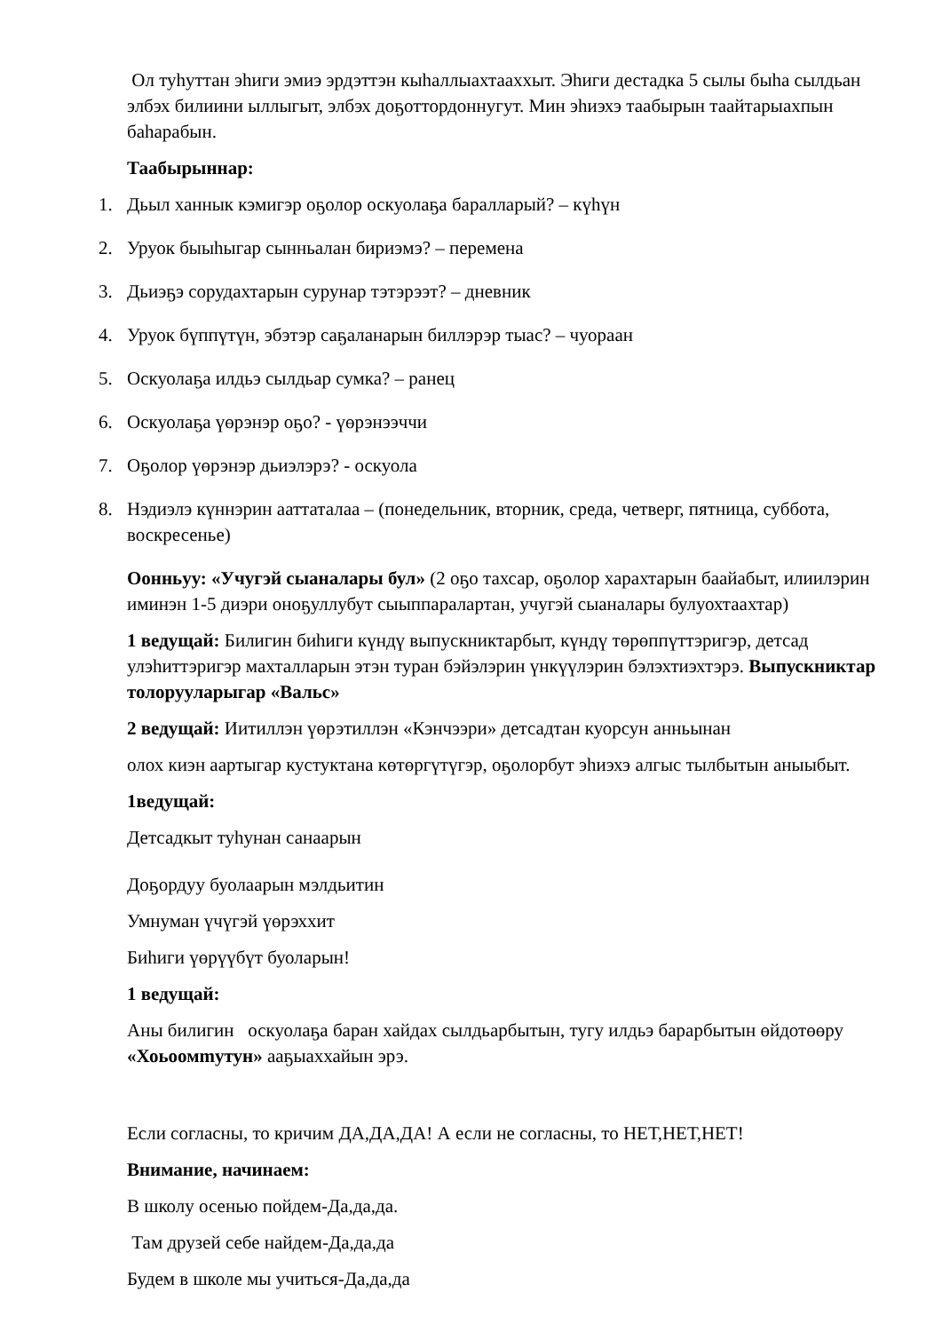Ол туһуттан эһиги эмиэ эрдэттэн кыһаллыахтааххыт. Эһиги дестадка 5 сылы быһа сылдьан элбэх билиини ыллыгыт, элбэх доҕоттордоннугут. Мин эһиэхэ таабырын таайтарыахпын баһарабын.
Таабырыннар:
1. Дьыл ханнык кэмигэр оҕолор оскуолаҕа бараллaрый? – күһүн
2. Уруок быыһыгар сынньалан бириэмэ? – перемена
3. Дьиэҕэ сорудахтарын сурунар тэтэрээт? – дневник
4. Уруок бүппүтүн, эбэтэр саҕаланарын биллэрэр тыас? – чуораан
5. Оскуолаҕа илдьэ сылдьар сумка? – ранец
6. Оскуолаҕа үөрэнэр оҕо? - үөрэнээччи
7. Оҕолор үөрэнэр дьиэлэрэ? - оскуола
8. Нэдиэлэ күннэрин ааттаталаа – (понедельник, вторник, среда, четверг, пятница, суббота, воскресенье)
Оонньуу: «Учугэй сыаналары бул» (2 оҕо тахсар, оҕолор харахтарын баайабыт, илиилэрин иминэн 1-5 диэри оноҕуллубут сыыппаралартан, учугэй сыаналары булуохтаахтар)
1 ведущай: Билигин биһиги күндү выпускниктарбыт, күндү төрөппүттэригэр, детсад улэһиттэригэр махталларын этэн туран бэйэлэрин үнкүүлэрин бэлэхтиэхтэрэ. Выпускниктар толорууларыгар «Вальс»
2 ведущай: Иитиллэн үөрэтиллэн «Кэнчээри» детсадтан куорсун анньынан
олох киэн аартыгар кустуктана көтөргүтүгэр, оҕолорбут эһиэхэ алгыс тылбытын аныыбыт.
1ведущай:
Детсадкыт туһунан санаарын
Доҕордуу буолаарын мэлдьитин
Умнуман үчүгэй үөрэххит
Биһиги үөрүүбүт буоларын!
1 ведущай:
Аны билигин оскуолаҕа баран хайдах сылдьарбытын, тугу илдьэ барарбытын өйдотөөру «Хоьоомmутун» ааҕыаххайын эрэ.
Если согласны, то кричим ДА,ДА,ДА! А если не согласны, то НЕТ,НЕТ,НЕТ!
Внимание, начинаем:
В школу осенью пойдем-Да,да,да.
Там друзей себе найдем-Да,да,да
Будем в школе мы учиться-Да,да,да